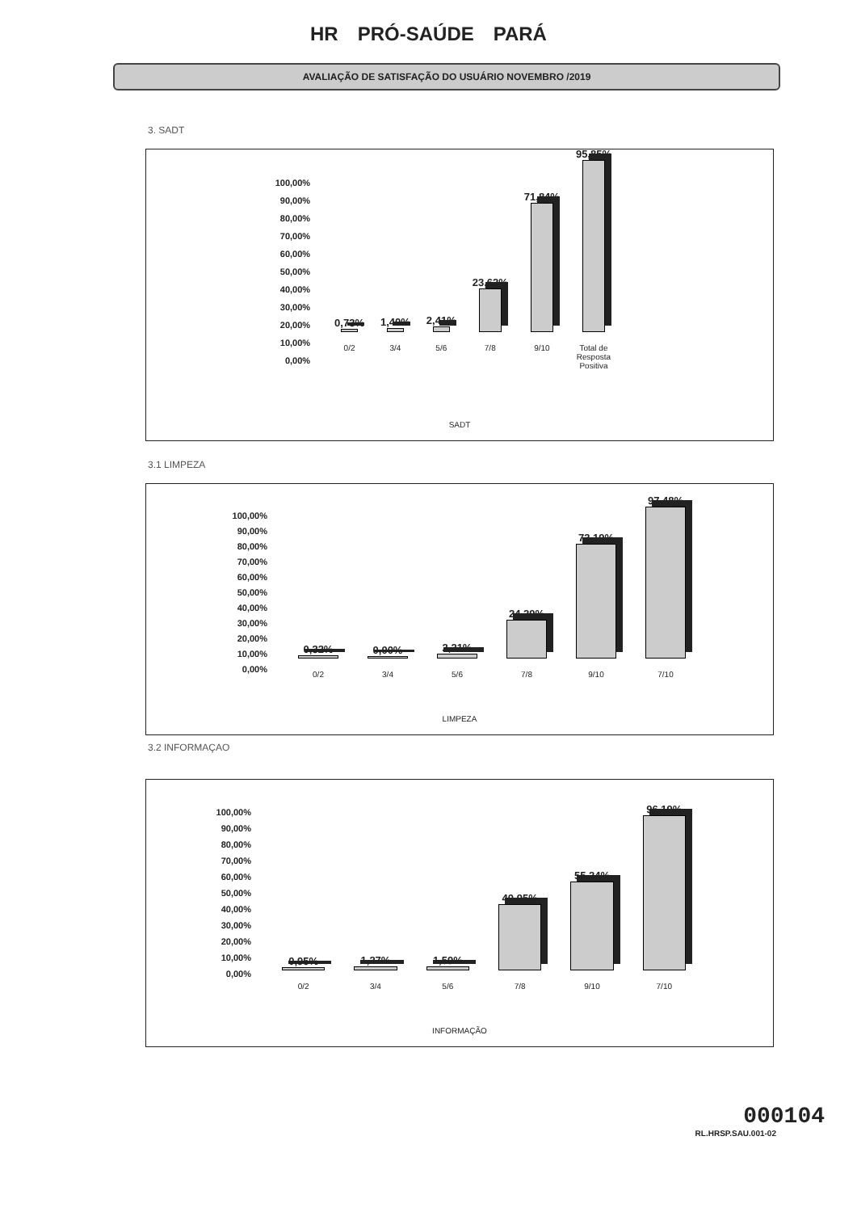HR PRÓ-SAÚDE PARÁ
AVALIAÇÃO DE SATISFAÇÃO DO USUÁRIO NOVEMBRO /2019
3. SADT
100,00%
90,00%
80,00%
70,00%
60,00%
50,00%
40,00%
30,00%
20,00%
10,00%
0,00%
0,73%
0/2
1,40%
3/4
2,41%
5/6
23,62%
7/8
71,84%
9/10
95,85%
Total de Resposta Positiva
SADT
3.1 LIMPEZA
100,00%
90,00%
80,00%
70,00%
60,00%
50,00%
40,00%
30,00%
20,00%
10,00%
0,00%
0,32%
0/2
0,00%
3/4
2,21%
5/6
24,29%
7/8
73,19%
9/10
97,48%
7/10
LIMPEZA
3.2 INFORMAÇAO
100,00%
90,00%
80,00%
70,00%
60,00%
50,00%
40,00%
30,00%
20,00%
10,00%
0,00%
0,95%
0/2
1,27%
3/4
1,59%
5/6
40,95%
7/8
55,24%
9/10
96,19%
7/10
INFORMAÇÃO
000104
RL.HRSP.SAU.001-02